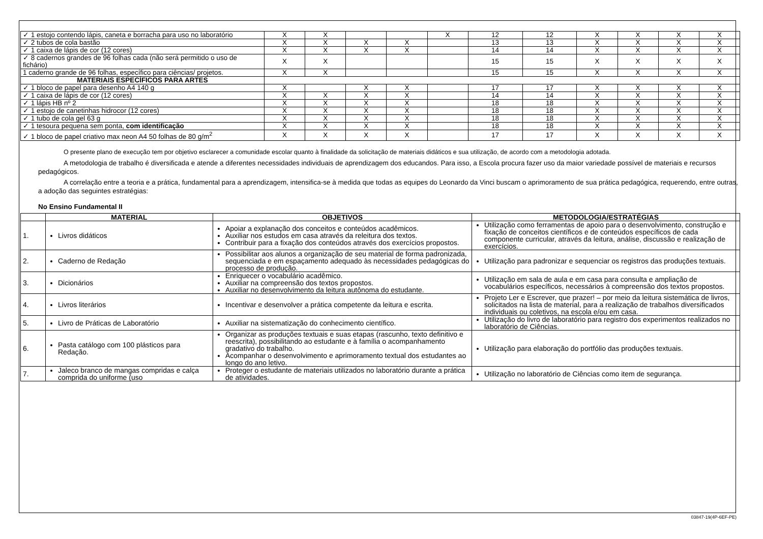| ✓ 1 estojo contendo lápis, caneta e borracha para uso no laboratório | X | X | | | X | 12 | 12 | X | X | X | X |
| ✓ 2 tubos de cola bastão | X | X | X | X | | 13 | 13 | X | X | X | X |
| ✓ 1 caixa de lápis de cor (12 cores) | X | X | X | X | | 14 | 14 | X | X | X | X |
| ✓ 8 cadernos grandes de 96 folhas cada (não será permitido o uso de fichário) | X | X | | | | 15 | 15 | X | X | X | X |
| 1 caderno grande de 96 folhas, específico para ciências/ projetos. | X | X | | | | 15 | 15 | X | X | X | X |
| MATERIAIS ESPECÍFICOS PARA ARTES | | | | | | | | | | | |
| ✓ 1 bloco de papel para desenho A4 140 g | X | | X | X | | 17 | 17 | X | X | X | X |
| ✓ 1 caixa de lápis de cor (12 cores) | X | X | X | X | | 14 | 14 | X | X | X | X |
| ✓ 1 lápis HB nº 2 | X | X | X | X | | 18 | 18 | X | X | X | X |
| ✓ 1 estojo de canetinhas hidrocor (12 cores) | X | X | X | X | | 18 | 18 | X | X | X | X |
| ✓ 1 tubo de cola gel 63 g | X | X | X | X | | 18 | 18 | X | X | X | X |
| ✓ 1 tesoura pequena sem ponta, com identificação | X | X | X | X | | 18 | 18 | X | X | X | X |
| ✓ 1 bloco de papel criativo max neon A4 50 folhas de 80 g/m<sup>2</sup> | X | X | X | X | | 17 | 17 | X | X | X | X |
O presente plano de execução tem por objetivo esclarecer a comunidade escolar quanto à finalidade da solicitação de materiais didáticos e sua utilização, de acordo com a metodologia adotada.
A metodologia de trabalho é diversificada e atende a diferentes necessidades individuais de aprendizagem dos educandos. Para isso, a Escola procura fazer uso da maior variedade possível de materiais e recursos pedagógicos.
A correlação entre a teoria e a prática, fundamental para a aprendizagem, intensifica-se à medida que todas as equipes do Leonardo da Vinci buscam o aprimoramento de sua prática pedagógica, requerendo, entre outras, a adoção das seguintes estratégias:
No Ensino Fundamental II
| | MATERIAL | OBJETIVOS | METODOLOGIA/ESTRATÉGIAS |
| --- | --- | --- | --- |
| 1. | Livros didáticos | Apoiar a explanação dos conceitos e conteúdos acadêmicos. Auxiliar nos estudos em casa através da releitura dos textos. Contribuir para a fixação dos conteúdos através dos exercícios propostos. | Utilização como ferramentas de apoio para o desenvolvimento, construção e fixação de conceitos científicos e de conteúdos específicos de cada componente curricular, através da leitura, análise, discussão e realização de exercícios. |
| 2. | Caderno de Redação | Possibilitar aos alunos a organização de seu material de forma padronizada, sequenciada e em espaçamento adequado às necessidades pedagógicas do processo de produção. | Utilização para padronizar e sequenciar os registros das produções textuais. |
| 3. | Dicionários | Enriquecer o vocabulário acadêmico. Auxiliar na compreensão dos textos propostos. Auxiliar no desenvolvimento da leitura autônoma do estudante. | Utilização em sala de aula e em casa para consulta e ampliação de vocabulários específicos, necessários à compreensão dos textos propostos. |
| 4. | Livros literários | Incentivar e desenvolver a prática competente da leitura e escrita. | Projeto Ler e Escrever, que prazer! – por meio da leitura sistemática de livros, solicitados na lista de material, para a realização de trabalhos diversificados individuais ou coletivos, na escola e/ou em casa. |
| 5. | Livro de Práticas de Laboratório | Auxiliar na sistematização do conhecimento científico. | Utilização do livro de laboratório para registro dos experimentos realizados no laboratório de Ciências. |
| 6. | Pasta catálogo com 100 plásticos para Redação. | Organizar as produções textuais e suas etapas (rascunho, texto definitivo e reescrita), possibilitando ao estudante e à família o acompanhamento gradativo do trabalho. Acompanhar o desenvolvimento e aprimoramento textual dos estudantes ao longo do ano letivo. | Utilização para elaboração do portfólio das produções textuais. |
| 7. | Jaleco branco de mangas compridas e calça comprida do uniforme (uso | Proteger o estudante de materiais utilizados no laboratório durante a prática de atividades. | Utilização no laboratório de Ciências como item de segurança. |
03847-19(4P-6EF-PE)